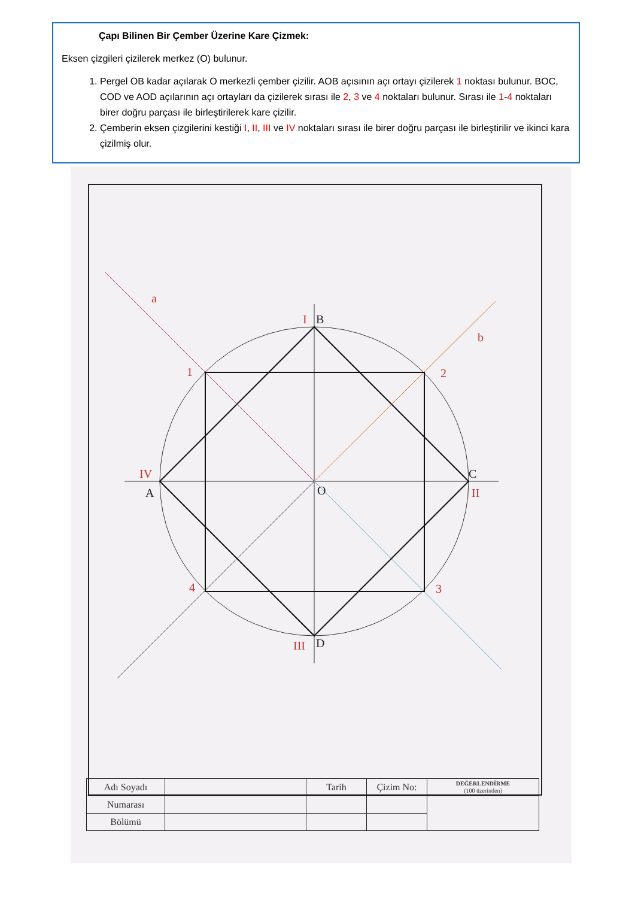Çapı Bilinen Bir Çember Üzerine Kare Çizmek:
Eksen çizgileri çizilerek merkez (O) bulunur.
1. Pergel OB kadar açılarak O merkezli çember çizilir. AOB açısının açı ortayı çizilerek 1 noktası bulunur. BOC, COD ve AOD açılarının açı ortayları da çizilerek sırası ile 2, 3 ve 4 noktaları bulunur. Sırası ile 1-4 noktaları birer doğru parçası ile birleştirilerek kare çizilir.
2. Çemberin eksen çizgilerini kestiği I, II, III ve IV noktaları sırası ile birer doğru parçası ile birleştirilir ve ikinci kara çizilmiş olur.
a
b
1
2
3
4
I
II
III
IV
B
C
D
A
O
| Adı Soyadı | | Tarih | Çizim No: | DEĞERLENDİRME (100 üzerinden) |
| Numarası | | | | |
| Bölümü | | | | |